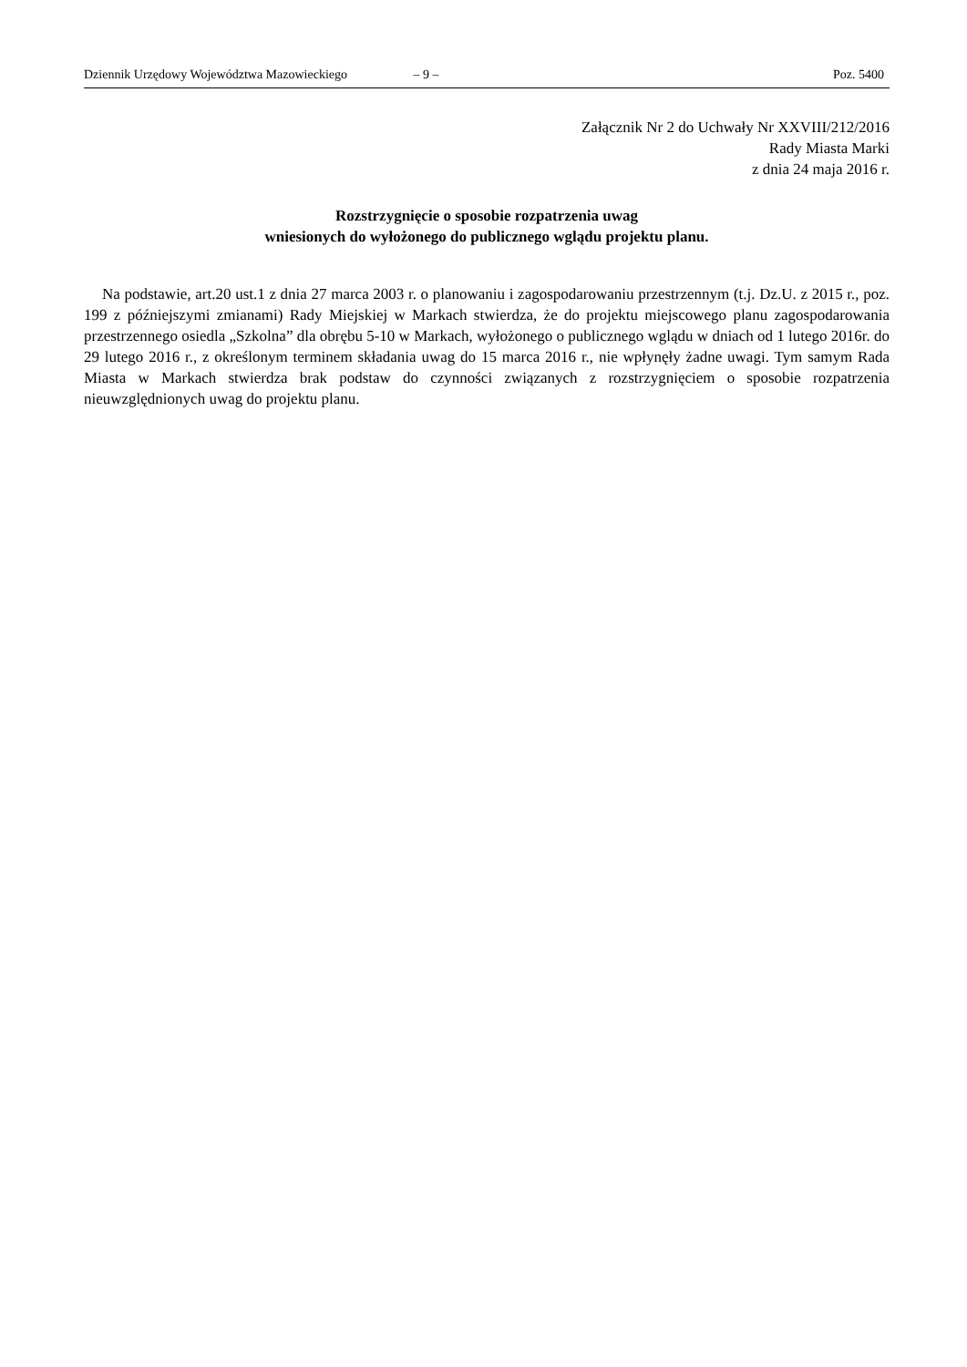Dziennik Urzędowy Województwa Mazowieckiego – 9 – Poz. 5400
Załącznik Nr 2 do Uchwały Nr XXVIII/212/2016
Rady Miasta Marki
z dnia 24 maja 2016 r.
Rozstrzygnięcie o sposobie rozpatrzenia uwag
wniesionych do wyłożonego do publicznego wglądu projektu planu.
Na podstawie, art.20 ust.1 z dnia 27 marca 2003 r. o planowaniu i zagospodarowaniu przestrzennym (t.j. Dz.U. z 2015 r., poz. 199 z późniejszymi zmianami) Rady Miejskiej w Markach stwierdza, że do projektu miejscowego planu zagospodarowania przestrzennego osiedla „Szkolna” dla obrębu 5-10 w Markach, wyłożonego o publicznego wglądu w dniach od 1 lutego 2016r. do 29 lutego 2016 r., z określonym terminem składania uwag do 15 marca 2016 r., nie wpłynęły żadne uwagi. Tym samym Rada Miasta w Markach stwierdza brak podstaw do czynności związanych z rozstrzygnięciem o sposobie rozpatrzenia nieuwzględnionych uwag do projektu planu.